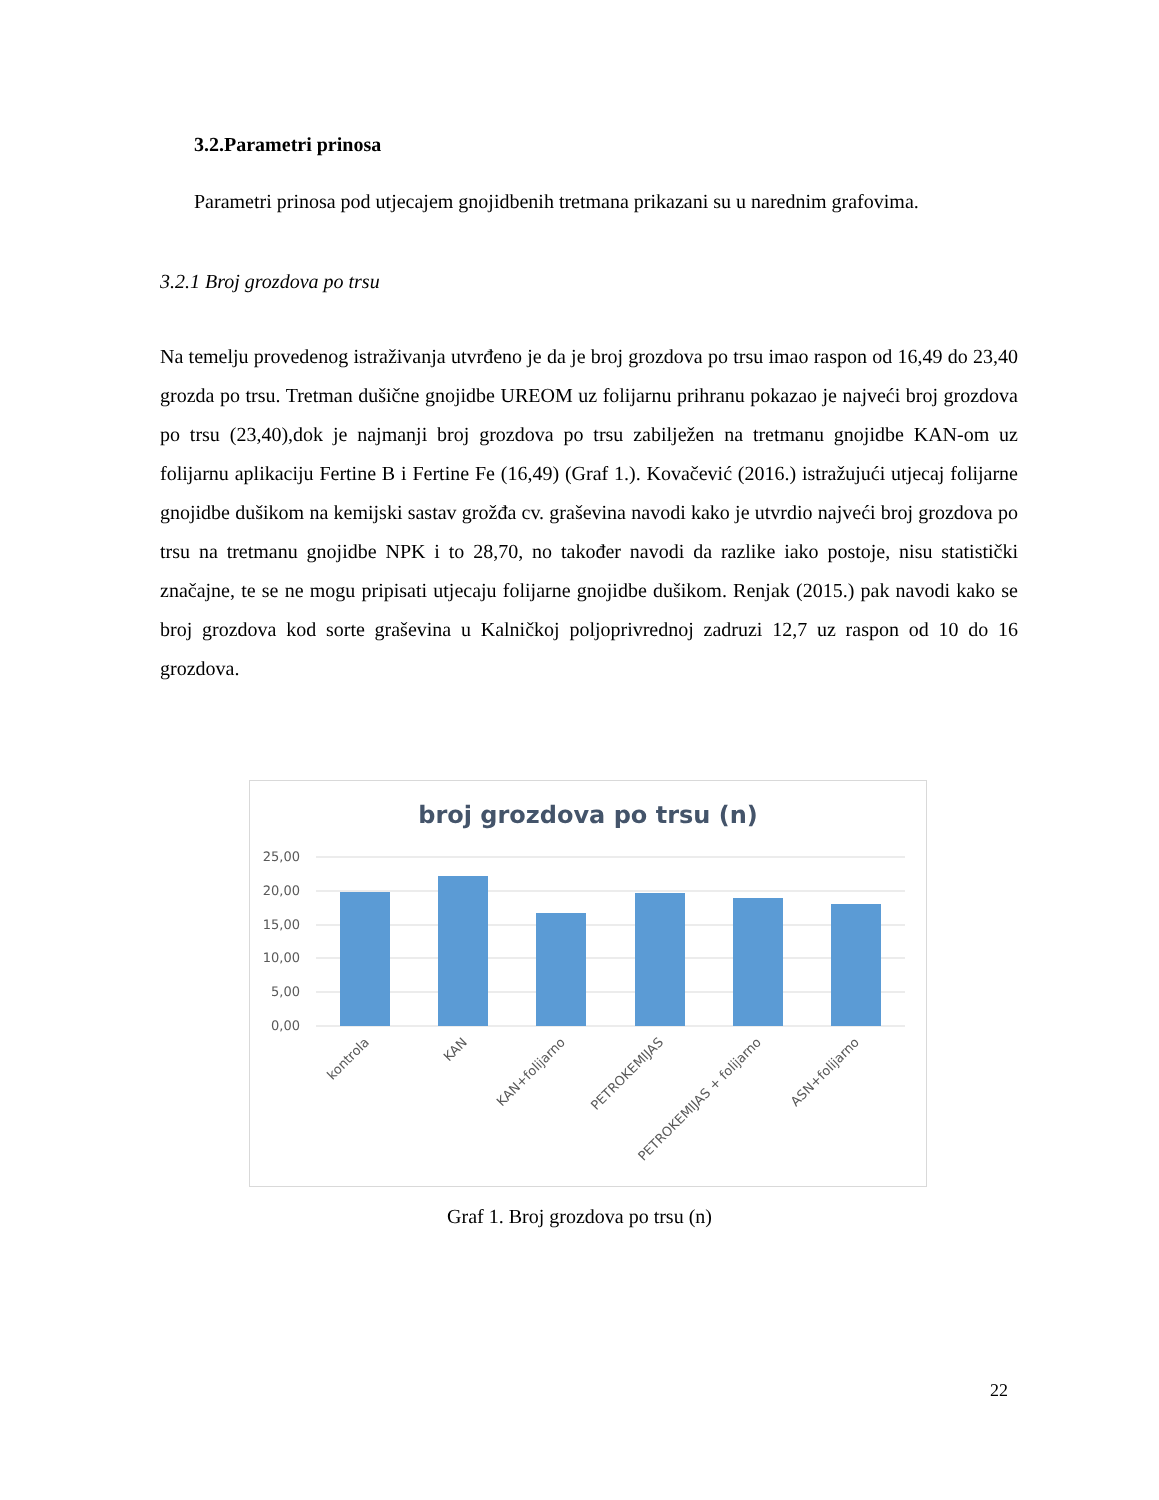3.2.Parametri prinosa
Parametri prinosa pod utjecajem gnojidbenih tretmana prikazani su u narednim grafovima.
3.2.1 Broj grozdova po trsu
Na temelju provedenog istraživanja utvrđeno je da je broj grozdova po trsu imao raspon od 16,49 do 23,40 grozda po trsu. Tretman dušične gnojidbe UREOM uz folijarnu prihranu pokazao je najveći broj grozdova po trsu (23,40),dok je najmanji broj grozdova po trsu zabilježen na tretmanu gnojidbe KAN-om uz folijarnu aplikaciju Fertine B i Fertine Fe (16,49) (Graf 1.). Kovačević (2016.) istražujući utjecaj folijarne gnojidbe dušikom na kemijski sastav grožđa cv. graševina navodi kako je utvrdio najveći broj grozdova po trsu na tretmanu gnojidbe NPK i to 28,70, no također navodi da razlike iako postoje, nisu statistički značajne, te se ne mogu pripisati utjecaju folijarne gnojidbe dušikom. Renjak (2015.) pak navodi kako se broj grozdova kod sorte graševina u Kalničkoj poljoprivrednoj zadruzi 12,7 uz raspon od 10 do 16 grozdova.
broj grozdova po trsu (n)
25,00
20,00
15,00
10,00
5,00
0,00
kontrola
KAN
KAN+folijarno
PETROKEMIJAS
PETROKEMIJAS + folijarno
ASN+folijarno
Graf 1. Broj grozdova po trsu (n)
22